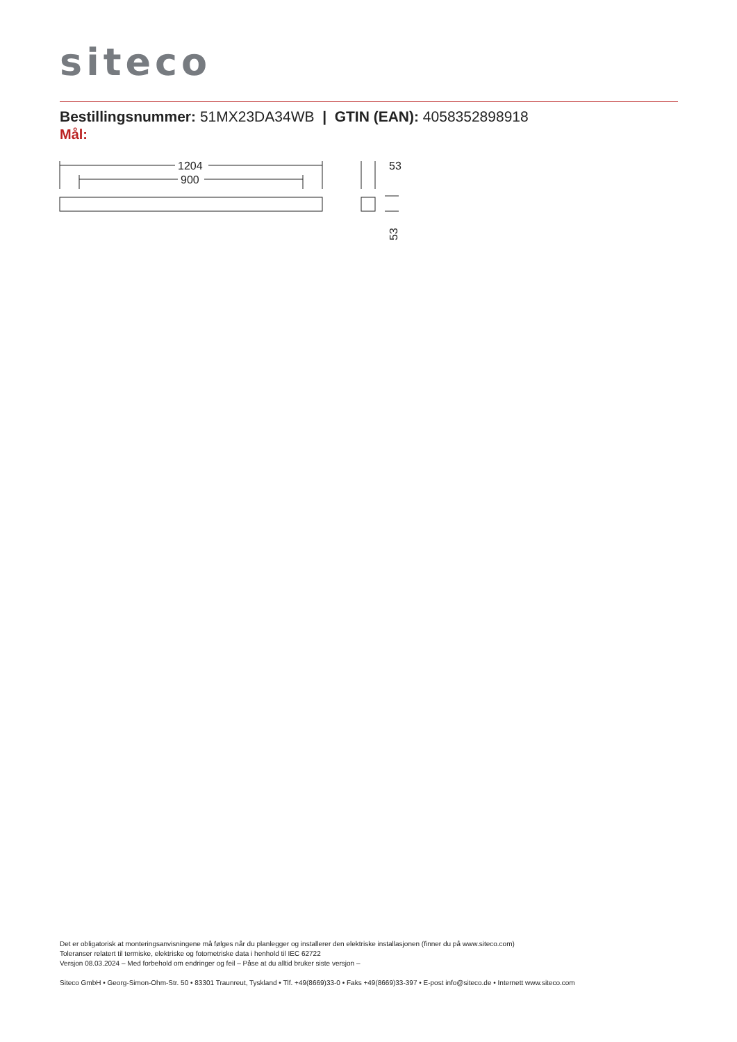siteco
Bestillingsnummer: 51MX23DA34WB | GTIN (EAN): 4058352898918
Mål:
1204
900
53
53
Det er obligatorisk at monteringsanvisningene må følges når du planlegger og installerer den elektriske installasjonen (finner du på www.siteco.com)
Toleranser relatert til termiske, elektriske og fotometriske data i henhold til IEC 62722
Versjon 08.03.2024 – Med forbehold om endringer og feil – Påse at du alltid bruker siste versjon –
Siteco GmbH • Georg-Simon-Ohm-Str. 50 • 83301 Traunreut, Tyskland • Tlf. +49(8669)33-0 • Faks +49(8669)33-397 • E-post info@siteco.de • Internett www.siteco.com